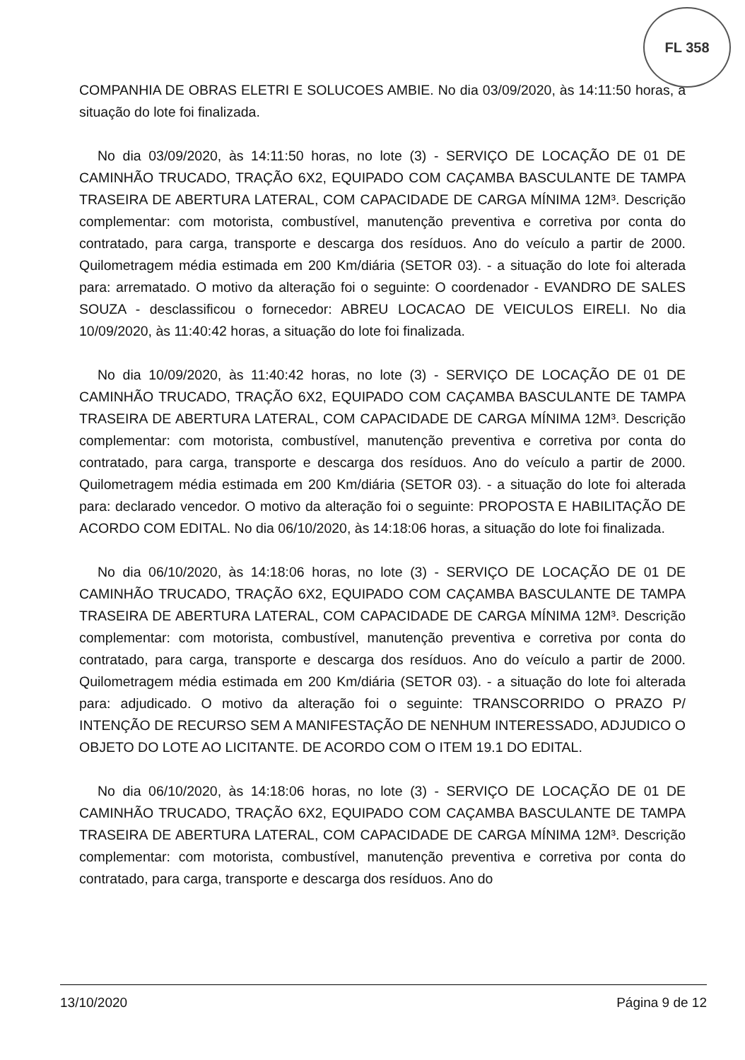FL 358
COMPANHIA DE OBRAS ELETRI E SOLUCOES AMBIE. No dia 03/09/2020, às 14:11:50 horas, a situação do lote foi finalizada.
No dia 03/09/2020, às 14:11:50 horas, no lote (3) - SERVIÇO DE LOCAÇÃO DE 01 DE CAMINHÃO TRUCADO, TRAÇÃO 6X2, EQUIPADO COM CAÇAMBA BASCULANTE DE TAMPA TRASEIRA DE ABERTURA LATERAL, COM CAPACIDADE DE CARGA MÍNIMA 12M³. Descrição complementar: com motorista, combustível, manutenção preventiva e corretiva por conta do contratado, para carga, transporte e descarga dos resíduos. Ano do veículo a partir de 2000. Quilometragem média estimada em 200 Km/diária (SETOR 03). - a situação do lote foi alterada para: arrematado. O motivo da alteração foi o seguinte: O coordenador - EVANDRO DE SALES SOUZA - desclassificou o fornecedor: ABREU LOCACAO DE VEICULOS EIRELI. No dia 10/09/2020, às 11:40:42 horas, a situação do lote foi finalizada.
No dia 10/09/2020, às 11:40:42 horas, no lote (3) - SERVIÇO DE LOCAÇÃO DE 01 DE CAMINHÃO TRUCADO, TRAÇÃO 6X2, EQUIPADO COM CAÇAMBA BASCULANTE DE TAMPA TRASEIRA DE ABERTURA LATERAL, COM CAPACIDADE DE CARGA MÍNIMA 12M³. Descrição complementar: com motorista, combustível, manutenção preventiva e corretiva por conta do contratado, para carga, transporte e descarga dos resíduos. Ano do veículo a partir de 2000. Quilometragem média estimada em 200 Km/diária (SETOR 03). - a situação do lote foi alterada para: declarado vencedor. O motivo da alteração foi o seguinte: PROPOSTA E HABILITAÇÃO DE ACORDO COM EDITAL. No dia 06/10/2020, às 14:18:06 horas, a situação do lote foi finalizada.
No dia 06/10/2020, às 14:18:06 horas, no lote (3) - SERVIÇO DE LOCAÇÃO DE 01 DE CAMINHÃO TRUCADO, TRAÇÃO 6X2, EQUIPADO COM CAÇAMBA BASCULANTE DE TAMPA TRASEIRA DE ABERTURA LATERAL, COM CAPACIDADE DE CARGA MÍNIMA 12M³. Descrição complementar: com motorista, combustível, manutenção preventiva e corretiva por conta do contratado, para carga, transporte e descarga dos resíduos. Ano do veículo a partir de 2000. Quilometragem média estimada em 200 Km/diária (SETOR 03). - a situação do lote foi alterada para: adjudicado. O motivo da alteração foi o seguinte: TRANSCORRIDO O PRAZO P/ INTENÇÃO DE RECURSO SEM A MANIFESTAÇÃO DE NENHUM INTERESSADO, ADJUDICO O OBJETO DO LOTE AO LICITANTE. DE ACORDO COM O ITEM 19.1 DO EDITAL.
No dia 06/10/2020, às 14:18:06 horas, no lote (3) - SERVIÇO DE LOCAÇÃO DE 01 DE CAMINHÃO TRUCADO, TRAÇÃO 6X2, EQUIPADO COM CAÇAMBA BASCULANTE DE TAMPA TRASEIRA DE ABERTURA LATERAL, COM CAPACIDADE DE CARGA MÍNIMA 12M³. Descrição complementar: com motorista, combustível, manutenção preventiva e corretiva por conta do contratado, para carga, transporte e descarga dos resíduos. Ano do
13/10/2020 Página 9 de 12